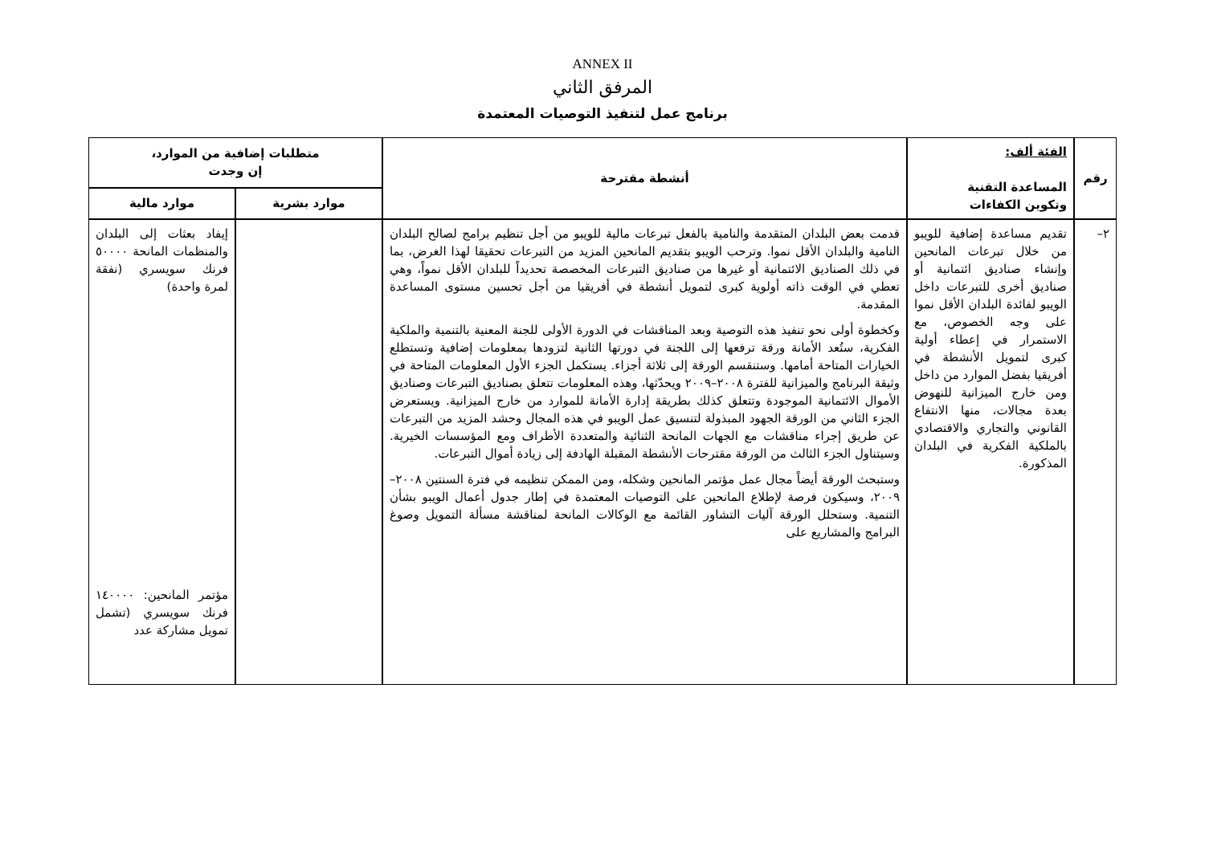ANNEX II
المرفق الثاني
برنامج عمل لتنفيذ التوصيات المعتمدة
| رقم | الفئة ألف: المساعدة التقنية وتكوين الكفاءات | أنشطة مقترحة | متطلبات إضافية من الموارد، إن وجدت | |
| --- | --- | --- | --- | --- |
| | | | موارد بشرية | موارد مالية |
| ٢– | تقديم مساعدة إضافية للويبو من خلال تبرعات المانحين وإنشاء صناديق ائتمانية أو صناديق أخرى للتبرعات داخل الويبو لفائدة البلدان الأقل نموا على وجه الخصوص، مع الاستمرار في إعطاء أولية كبرى لتمويل الأنشطة في أفريقيا بفضل الموارد من داخل ومن خارج الميزانية للنهوض بعدة مجالات، منها الانتفاع القانوني والتجاري والاقتصادي بالملكية الفكرية في البلدان المذكورة. | قدمت بعض البلدان المتقدمة والنامية بالفعل تبرعات مالية للويبو من أجل تنظيم برامج لصالح البلدان النامية والبلدان الأقل نموا. وترحب الويبو بتقديم المانحين المزيد من التبرعات تحقيقا لهذا الغرض، بما في ذلك الصناديق الائتمانية أو غيرها من صناديق التبرعات المخصصة تحديداً للبلدان الأقل نمواً، وهي تعطي في الوقت ذاته أولوية كبرى لتمويل أنشطة في أفريقيا من أجل تحسين مستوى المساعدة المقدمة. وكخطوة أولى نحو تنفيذ هذه التوصية وبعد المناقشات في الدورة الأولى للجنة المعنية بالتنمية والملكية الفكرية، ستُعد الأمانة ورقة ترفعها إلى اللجنة في دورتها الثانية لتزودها بمعلومات إضافية وتستطلع الخيارات المتاحة أمامها. وستنقسم الورقة إلى ثلاثة أجزاء. يستكمل الجزء الأول المعلومات المتاحة في وثيقة البرنامج والميزانية للفترة ٢٠٠٨–٢٠٠٩ ويحدّثها، وهذه المعلومات تتعلق بصناديق التبرعات وصناديق الأموال الائتمانية الموجودة وتتعلق كذلك بطريقة إدارة الأمانة للموارد من خارج الميزانية. ويستعرض الجزء الثاني من الورقة الجهود المبذولة لتنسيق عمل الويبو في هذه المجال وحشد المزيد من التبرعات عن طريق إجراء مناقشات مع الجهات المانحة الثنائية والمتعددة الأطراف ومع المؤسسات الخيرية. وسيتناول الجزء الثالث من الورقة مقترحات الأنشطة المقبلة الهادفة إلى زيادة أموال التبرعات. وستبحث الورقة أيضاً مجال عمل مؤتمر المانحين وشكله، ومن الممكن تنظيمه في فترة السنتين ٢٠٠٨–٢٠٠٩، وسيكون فرصة لإطلاع المانحين على التوصيات المعتمدة في إطار جدول أعمال الويبو بشأن التنمية. وستحلل الورقة آليات التشاور القائمة مع الوكالات المانحة لمناقشة مسألة التمويل وصوغ البرامج والمشاريع على | | إيفاد بعثات إلى البلدان والمنظمات المانحة ٥٠٠٠٠ فرنك سويسري (نفقة لمرة واحدة) مؤتمر المانحين: ١٤٠٠٠٠ فرنك سويسري (تشمل تمويل مشاركة عدد |